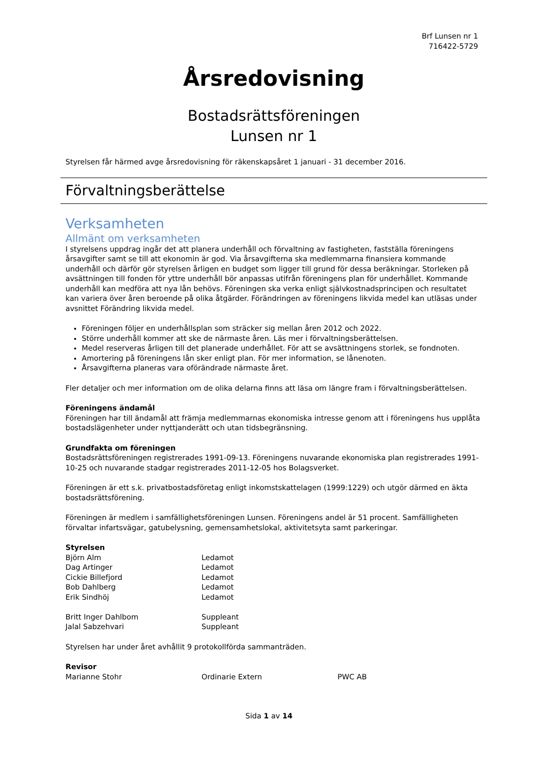Brf Lunsen nr 1
716422-5729
Årsredovisning
Bostadsrättsföreningen
Lunsen nr 1
Styrelsen får härmed avge årsredovisning för räkenskapsåret 1 januari - 31 december 2016.
Förvaltningsberättelse
Verksamheten
Allmänt om verksamheten
I styrelsens uppdrag ingår det att planera underhåll och förvaltning av fastigheten, fastställa föreningens årsavgifter samt se till att ekonomin är god. Via årsavgifterna ska medlemmarna finansiera kommande underhåll och därför gör styrelsen årligen en budget som ligger till grund för dessa beräkningar. Storleken på avsättningen till fonden för yttre underhåll bör anpassas utifrån föreningens plan för underhållet. Kommande underhåll kan medföra att nya lån behövs. Föreningen ska verka enligt självkostnadsprincipen och resultatet kan variera över åren beroende på olika åtgärder. Förändringen av föreningens likvida medel kan utläsas under avsnittet Förändring likvida medel.
Föreningen följer en underhållsplan som sträcker sig mellan åren 2012 och 2022.
Större underhåll kommer att ske de närmaste åren. Läs mer i förvaltningsberättelsen.
Medel reserveras årligen till det planerade underhållet. För att se avsättningens storlek, se fondnoten.
Amortering på föreningens lån sker enligt plan. För mer information, se lånenoten.
Årsavgifterna planeras vara oförändrade närmaste året.
Fler detaljer och mer information om de olika delarna finns att läsa om längre fram i förvaltningsberättelsen.
Föreningens ändamål
Föreningen har till ändamål att främja medlemmarnas ekonomiska intresse genom att i föreningens hus upplåta bostadslägenheter under nyttjanderätt och utan tidsbegränsning.
Grundfakta om föreningen
Bostadsrättsföreningen registrerades 1991-09-13. Föreningens nuvarande ekonomiska plan registrerades 1991-10-25 och nuvarande stadgar registrerades 2011-12-05 hos Bolagsverket.
Föreningen är ett s.k. privatbostadsföretag enligt inkomstskattelagen (1999:1229) och utgör därmed en äkta bostadsrättsförening.
Föreningen är medlem i samfällighetsföreningen Lunsen. Föreningens andel är 51 procent. Samfälligheten förvaltar infartsvägar, gatubelysning, gemensamhetslokal, aktivitetsyta samt parkeringar.
Styrelsen
| Björn Alm | Ledamot |
| Dag Artinger | Ledamot |
| Cickie Billefjord | Ledamot |
| Bob Dahlberg | Ledamot |
| Erik Sindhöj | Ledamot |
| Britt Inger Dahlbom | Suppleant |
| Jalal Sabzehvari | Suppleant |
Styrelsen har under året avhållit 9 protokollförda sammanträden.
Revisor
| Marianne Stohr | Ordinarie Extern | PWC AB |
Sida 1 av 14